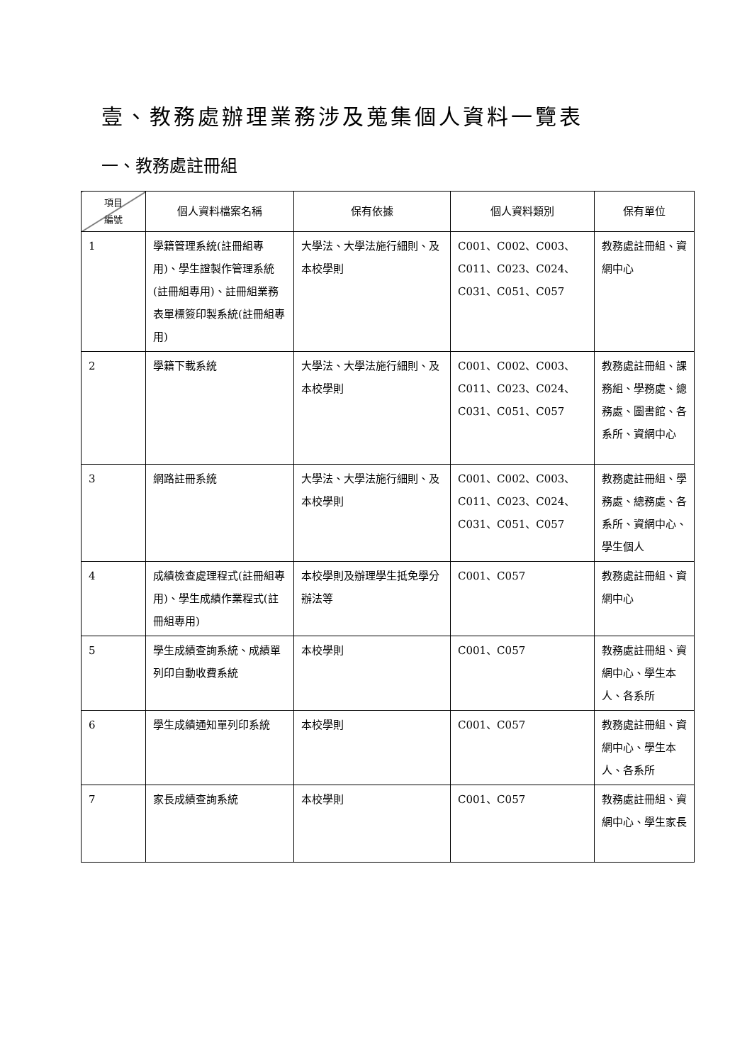壹、教務處辦理業務涉及蒐集個人資料一覽表
一、教務處註冊組
| 項目 編號 | 個人資料檔案名稱 | 保有依據 | 個人資料類別 | 保有單位 |
| --- | --- | --- | --- | --- |
| 1 | 學籍管理系統(註冊組專用)、學生證製作管理系統(註冊組專用)、註冊組業務表單標簽印製系統(註冊組專用) | 大學法、大學法施行細則、及本校學則 | C001、C002、C003、C011、C023、C024、C031、C051、C057 | 教務處註冊組、資網中心 |
| 2 | 學籍下載系統 | 大學法、大學法施行細則、及本校學則 | C001、C002、C003、C011、C023、C024、C031、C051、C057 | 教務處註冊組、課務組、學務處、總務處、圖書館、各系所、資網中心 |
| 3 | 網路註冊系統 | 大學法、大學法施行細則、及本校學則 | C001、C002、C003、C011、C023、C024、C031、C051、C057 | 教務處註冊組、學務處、總務處、各系所、資網中心、學生個人 |
| 4 | 成績檢查處理程式(註冊組專用)、學生成績作業程式(註冊組專用) | 本校學則及辦理學生抵免學分辦法等 | C001、C057 | 教務處註冊組、資網中心 |
| 5 | 學生成績查詢系統、成績單列印自動收費系統 | 本校學則 | C001、C057 | 教務處註冊組、資網中心、學生本人、各系所 |
| 6 | 學生成績通知單列印系統 | 本校學則 | C001、C057 | 教務處註冊組、資網中心、學生本人、各系所 |
| 7 | 家長成績查詢系統 | 本校學則 | C001、C057 | 教務處註冊組、資網中心、學生家長 |